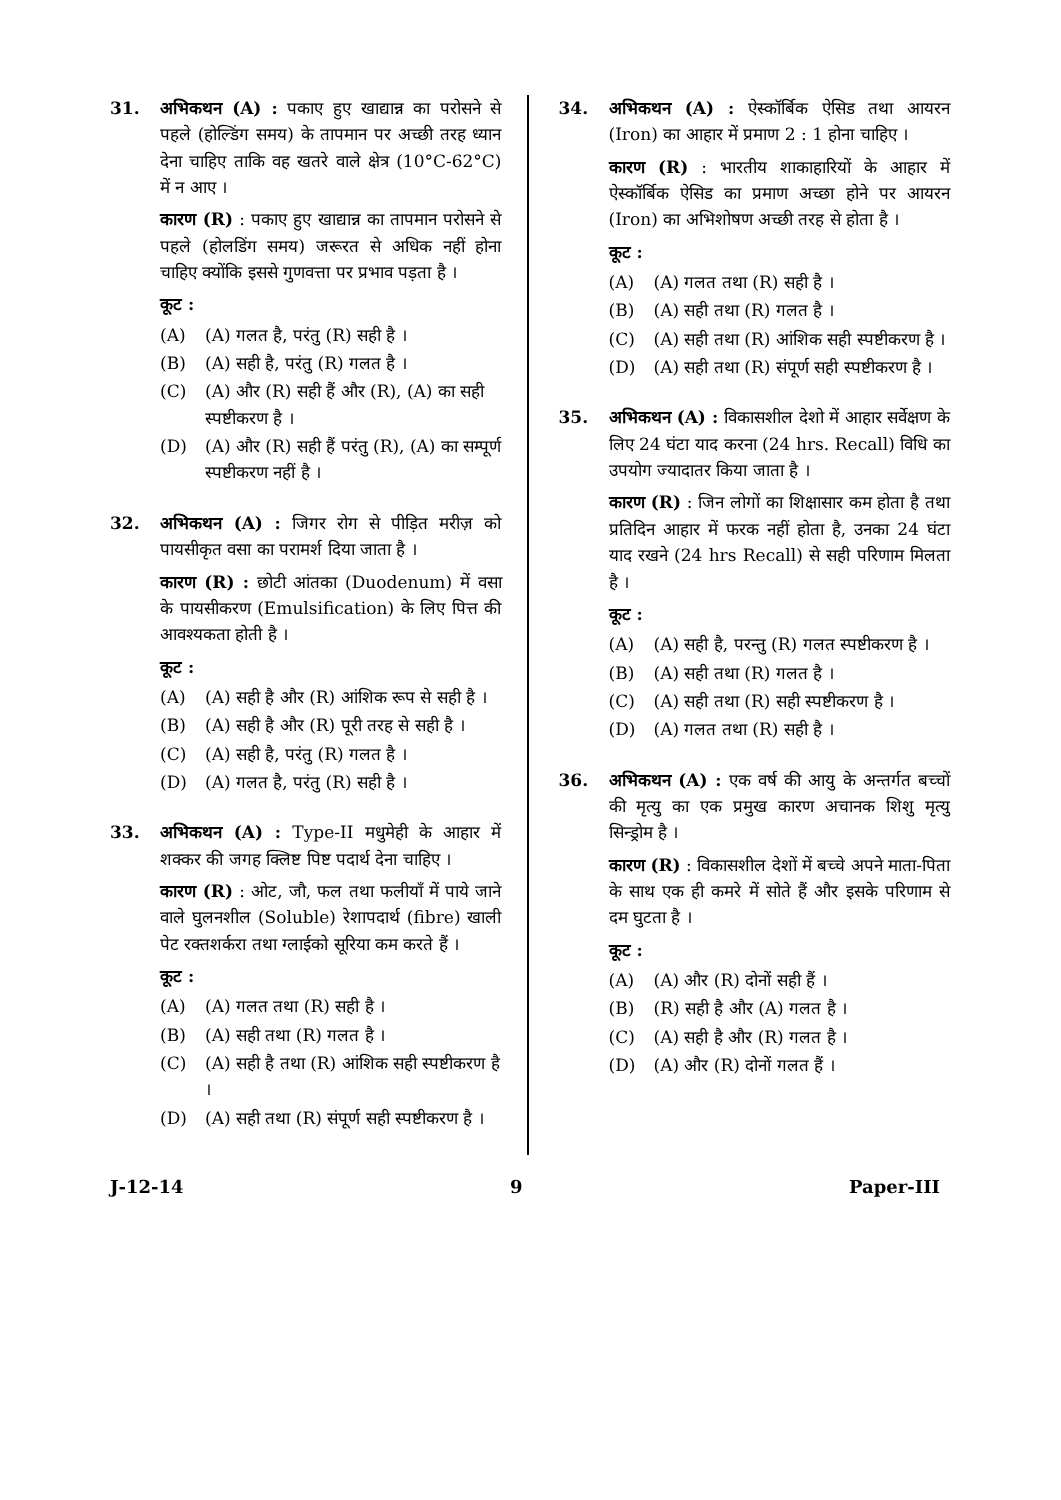31. अभिकथन (A) : पकाए हुए खाद्यान्न का परोसने से पहले (होल्डिंग समय) के तापमान पर अच्छी तरह ध्यान देना चाहिए ताकि वह खतरे वाले क्षेत्र (10°C-62°C) में न आए ।
कारण (R) : पकाए हुए खाद्यान्न का तापमान परोसने से पहले (होलडिंग समय) जरूरत से अधिक नहीं होना चाहिए क्योंकि इससे गुणवत्ता पर प्रभाव पड़ता है ।
कूट :
(A) (A) गलत है, परंतु (R) सही है ।
(B) (A) सही है, परंतु (R) गलत है ।
(C) (A) और (R) सही हैं और (R), (A) का सही स्पष्टीकरण है ।
(D) (A) और (R) सही हैं परंतु (R), (A) का सम्पूर्ण स्पष्टीकरण नहीं है ।
32. अभिकथन (A) : जिगर रोग से पीड़ित मरीज़ को पायसीकृत वसा का परामर्श दिया जाता है ।
कारण (R) : छोटी आंतका (Duodenum) में वसा के पायसीकरण (Emulsification) के लिए पित्त की आवश्यकता होती है ।
कूट :
(A) (A) सही है और (R) आंशिक रूप से सही है ।
(B) (A) सही है और (R) पूरी तरह से सही है ।
(C) (A) सही है, परंतु (R) गलत है ।
(D) (A) गलत है, परंतु (R) सही है ।
33. अभिकथन (A) : Type-II मधुमेही के आहार में शक्कर की जगह क्लिष्ट पिष्ट पदार्थ देना चाहिए ।
कारण (R) : ओट, जौ, फल तथा फलीयाँ में पाये जाने वाले घुलनशील (Soluble) रेशापदार्थ (fibre) खाली पेट रक्तशर्करा तथा ग्लाईको सूरिया कम करते हैं ।
कूट :
(A) (A) गलत तथा (R) सही है ।
(B) (A) सही तथा (R) गलत है ।
(C) (A) सही है तथा (R) आंशिक सही स्पष्टीकरण है ।
(D) (A) सही तथा (R) संपूर्ण सही स्पष्टीकरण है ।
34. अभिकथन (A) : ऐस्कॉर्बिक ऐसिड तथा आयरन (Iron) का आहार में प्रमाण 2 : 1 होना चाहिए ।
कारण (R) : भारतीय शाकाहारियों के आहार में ऐस्कॉर्बिक ऐसिड का प्रमाण अच्छा होने पर आयरन (Iron) का अभिशोषण अच्छी तरह से होता है ।
कूट :
(A) (A) गलत तथा (R) सही है ।
(B) (A) सही तथा (R) गलत है ।
(C) (A) सही तथा (R) आंशिक सही स्पष्टीकरण है ।
(D) (A) सही तथा (R) संपूर्ण सही स्पष्टीकरण है ।
35. अभिकथन (A) : विकासशील देशो में आहार सर्वेक्षण के लिए 24 घंटा याद करना (24 hrs. Recall) विधि का उपयोग ज्यादातर किया जाता है ।
कारण (R) : जिन लोगों का शिक्षासार कम होता है तथा प्रतिदिन आहार में फरक नहीं होता है, उनका 24 घंटा याद रखने (24 hrs Recall) से सही परिणाम मिलता है ।
कूट :
(A) (A) सही है, परन्तु (R) गलत स्पष्टीकरण है ।
(B) (A) सही तथा (R) गलत है ।
(C) (A) सही तथा (R) सही स्पष्टीकरण है ।
(D) (A) गलत तथा (R) सही है ।
36. अभिकथन (A) : एक वर्ष की आयु के अन्तर्गत बच्चों की मृत्यु का एक प्रमुख कारण अचानक शिशु मृत्यु सिन्ड्रोम है ।
कारण (R) : विकासशील देशों में बच्चे अपने माता-पिता के साथ एक ही कमरे में सोते हैं और इसके परिणाम से दम घुटता है ।
कूट :
(A) (A) और (R) दोनों सही हैं ।
(B) (R) सही है और (A) गलत है ।
(C) (A) सही है और (R) गलत है ।
(D) (A) और (R) दोनों गलत हैं ।
J-12-14 9 Paper-III